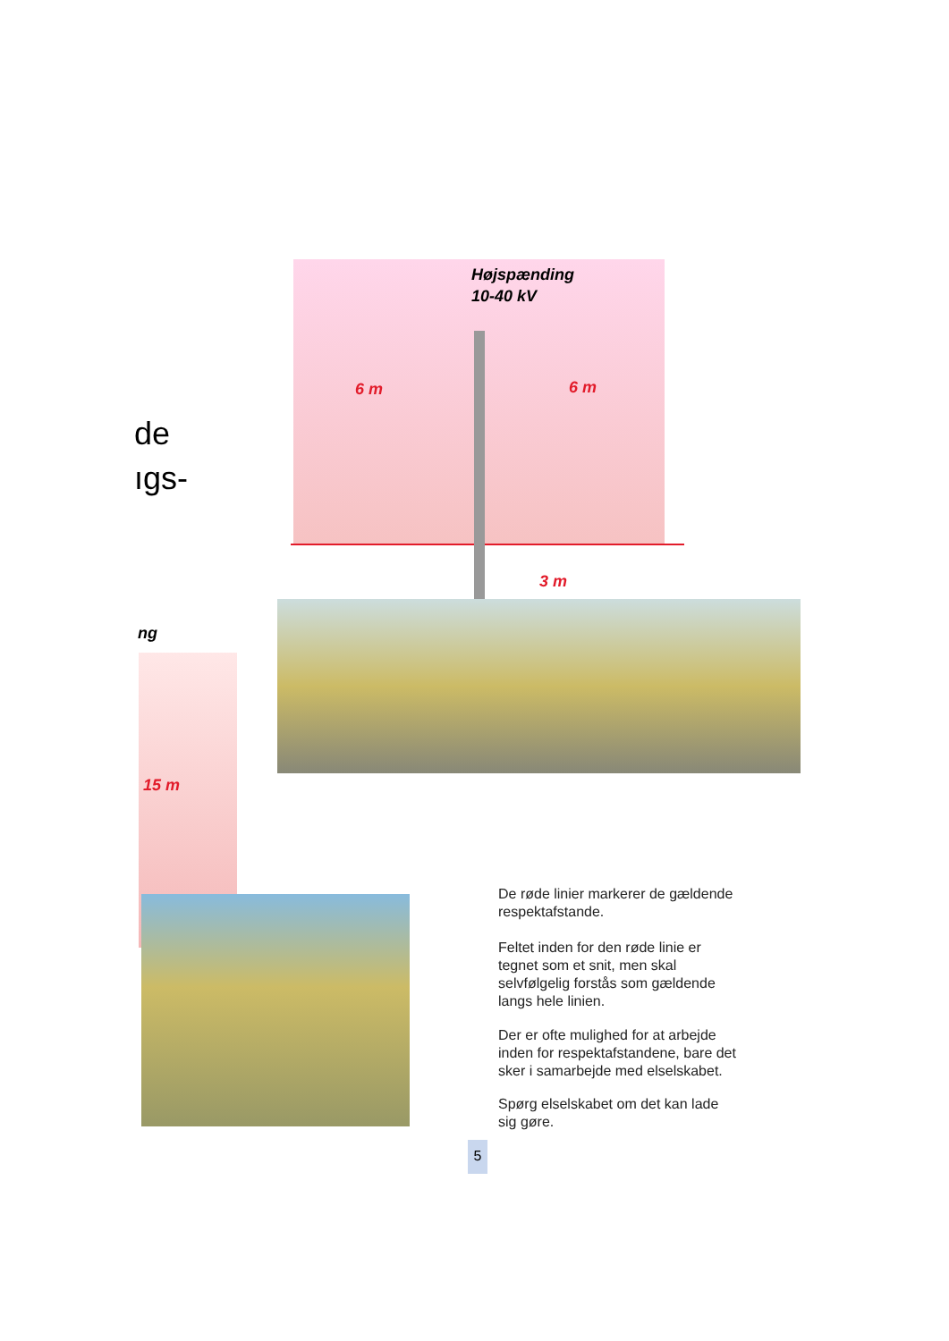Højspænding
10-40 kV
6 m 6 m
3 m
15 m
de
ıgs-
ng
De røde linier markerer de gældende
respektafstande.
Feltet inden for den røde linie er
tegnet som et snit, men skal
selvfølgelig forstås som gældende
langs hele linien.
Der er ofte mulighed for at arbejde
inden for respektafstandene, bare det
sker i samarbejde med elselskabet.
Spørg elselskabet om det kan lade
sig gøre.
5